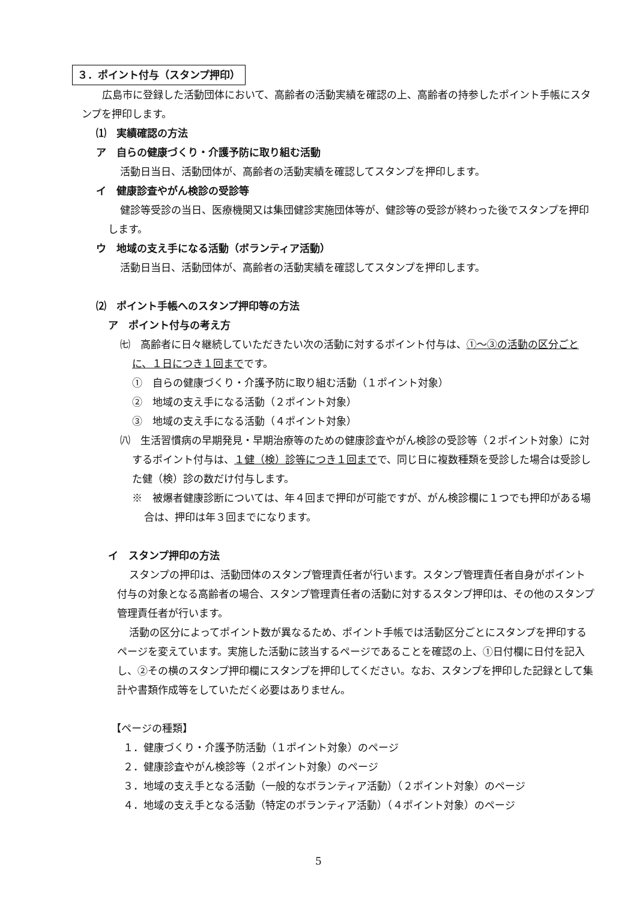３．ポイント付与（スタンプ押印）
広島市に登録した活動団体において、高齢者の活動実績を確認の上、高齢者の持参したポイント手帳にスタンプを押印します。
⑴　実績確認の方法
ア　自らの健康づくり・介護予防に取り組む活動
活動日当日、活動団体が、高齢者の活動実績を確認してスタンプを押印します。
イ　健康診査やがん検診の受診等
健診等受診の当日、医療機関又は集団健診実施団体等が、健診等の受診が終わった後でスタンプを押印します。
ウ　地域の支え手になる活動（ボランティア活動）
活動日当日、活動団体が、高齢者の活動実績を確認してスタンプを押印します。
⑵　ポイント手帳へのスタンプ押印等の方法
ア　ポイント付与の考え方
㈦　高齢者に日々継続していただきたい次の活動に対するポイント付与は、①～③の活動の区分ごとに、１日につき１回までです。
①　自らの健康づくり・介護予防に取り組む活動（１ポイント対象）
②　地域の支え手になる活動（２ポイント対象）
③　地域の支え手になる活動（４ポイント対象）
㈧　生活習慣病の早期発見・早期治療等のための健康診査やがん検診の受診等（２ポイント対象）に対するポイント付与は、１健（検）診等につき１回までで、同じ日に複数種類を受診した場合は受診した健（検）診の数だけ付与します。
※　被爆者健康診断については、年４回まで押印が可能ですが、がん検診欄に１つでも押印がある場合は、押印は年３回までになります。
イ　スタンプ押印の方法
スタンプの押印は、活動団体のスタンプ管理責任者が行います。スタンプ管理責任者自身がポイント付与の対象となる高齢者の場合、スタンプ管理責任者の活動に対するスタンプ押印は、その他のスタンプ管理責任者が行います。
活動の区分によってポイント数が異なるため、ポイント手帳では活動区分ごとにスタンプを押印するページを変えています。実施した活動に該当するページであることを確認の上、①日付欄に日付を記入し、②その横のスタンプ押印欄にスタンプを押印してください。なお、スタンプを押印した記録として集計や書類作成等をしていただく必要はありません。
【ページの種類】
１．健康づくり・介護予防活動（１ポイント対象）のページ
２．健康診査やがん検診等（２ポイント対象）のページ
３．地域の支え手となる活動（一般的なボランティア活動）（２ポイント対象）のページ
４．地域の支え手となる活動（特定のボランティア活動）（４ポイント対象）のページ
5